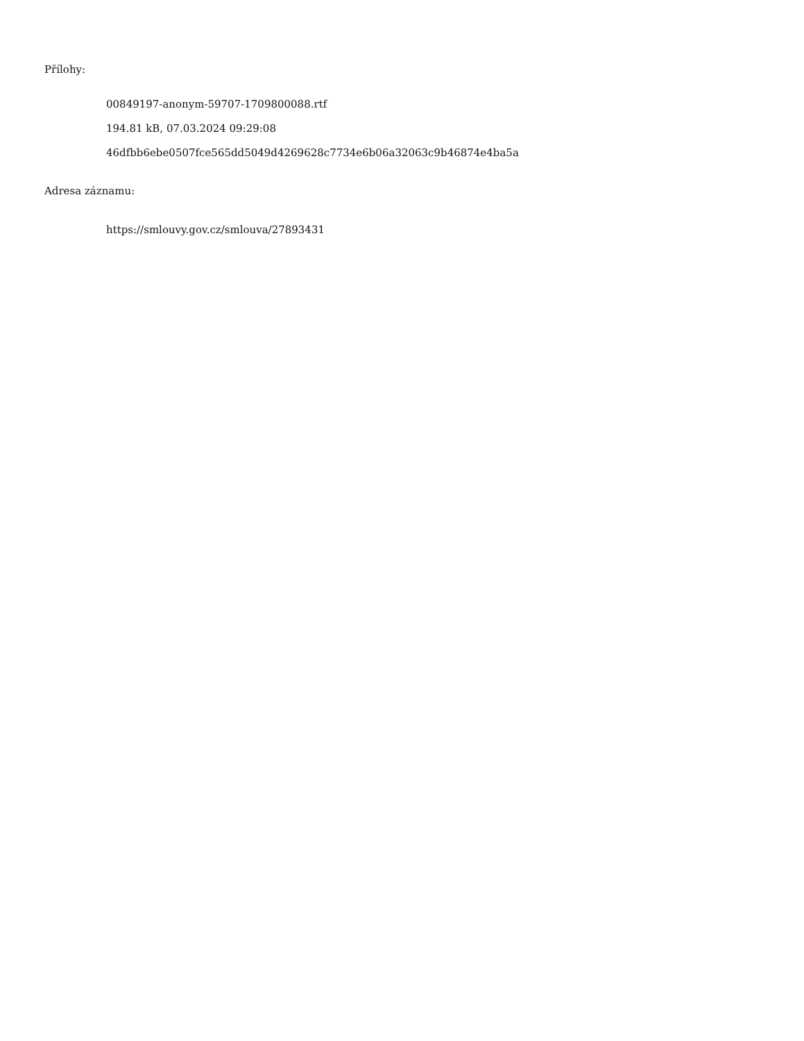Přílohy:
00849197-anonym-59707-1709800088.rtf
194.81 kB, 07.03.2024 09:29:08
46dfbb6ebe0507fce565dd5049d4269628c7734e6b06a32063c9b46874e4ba5a
Adresa záznamu:
https://smlouvy.gov.cz/smlouva/27893431